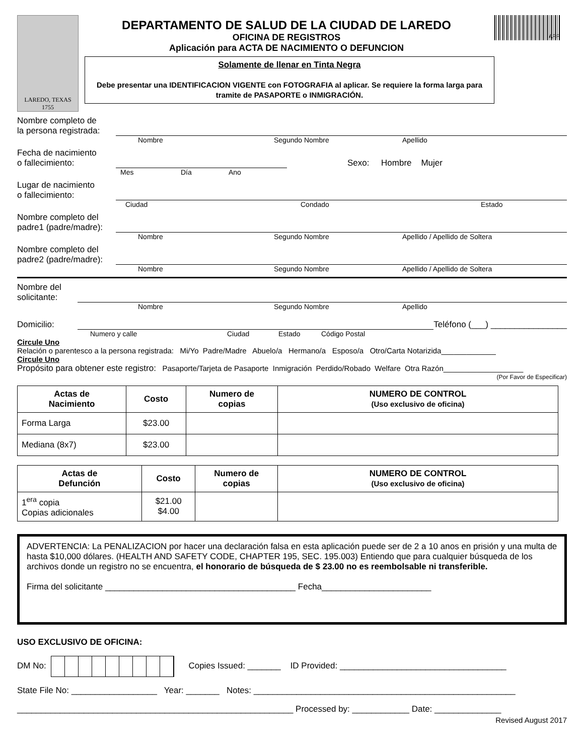LAREDO, TEXAS
1755
DEPARTAMENTO DE SALUD DE LA CIUDAD DE LAREDO
OFICINA DE REGISTROS
Aplicación para ACTA DE NACIMIENTO O DEFUNCION
Solamente de llenar en Tinta Negra
Debe presentar una IDENTIFICACION VIGENTE con FOTOGRAFIA al aplicar. Se requiere la forma larga para tramite de PASAPORTE o INMIGRACIÓN.
APP
Nombre completo de
la persona registrada:
Nombre Segundo Nombre Apellido
Fecha de nacimiento
o fallecimiento:
Sexo: Hombre Mujer
Mes Día Ano
Lugar de nacimiento
o fallecimiento:
Ciudad Condado Estado
Nombre completo del
padre1 (padre/madre):
Nombre Segundo Nombre Apellido / Apellido de Soltera
Nombre completo del
padre2 (padre/madre):
Nombre Segundo Nombre Apellido / Apellido de Soltera
Nombre del
solicitante:
Nombre Segundo Nombre Apellido
Domicilio:
Teléfono (___) ________________
Numero y calle Ciudad Estado Código Postal
Circule Uno
Relación o parentesco a la persona registrada: Mi/Yo Padre/Madre Abuelo/a Hermano/a Esposo/a Otro/Carta Notarizida_____________
Circule Uno
Propósito para obtener este registro: Pasaporte/Tarjeta de Pasaporte Inmigración Perdido/Robado Welfare Otra Razón___________________
(Por Favor de Especificar)
| Actas de Nacimiento | Costo | Numero de copias | NUMERO DE CONTROL (Uso exclusivo de oficina) |
| --- | --- | --- | --- |
| Forma Larga | $23.00 | | |
| Mediana (8x7) | $23.00 | | |
| Actas de Defunción | Costo | Numero de copias | NUMERO DE CONTROL (Uso exclusivo de oficina) |
| --- | --- | --- | --- |
| 1<sup>era</sup> copia Copias adicionales | $21.00 $4.00 | | |
ADVERTENCIA: La PENALIZACION por hacer una declaración falsa en esta aplicación puede ser de 2 a 10 anos en prisión y una multa de hasta $10,000 dólares. (HEALTH AND SAFETY CODE, CHAPTER 195, SEC. 195.003) Entiendo que para cualquier búsqueda de los archivos donde un registro no se encuentra, el honorario de búsqueda de $ 23.00 no es reembolsable ni transferible.
Firma del solicitante ________________________________________ Fecha_______________________
USO EXCLUSIVO DE OFICINA:
DM No: Copies Issued: _______ ID Provided: ___________________________________
State File No: __________________ Year: _______ Notes: _______________________________________________________
__________________________________________________________ Processed by: ____________ Date: ______________
Revised August 2017